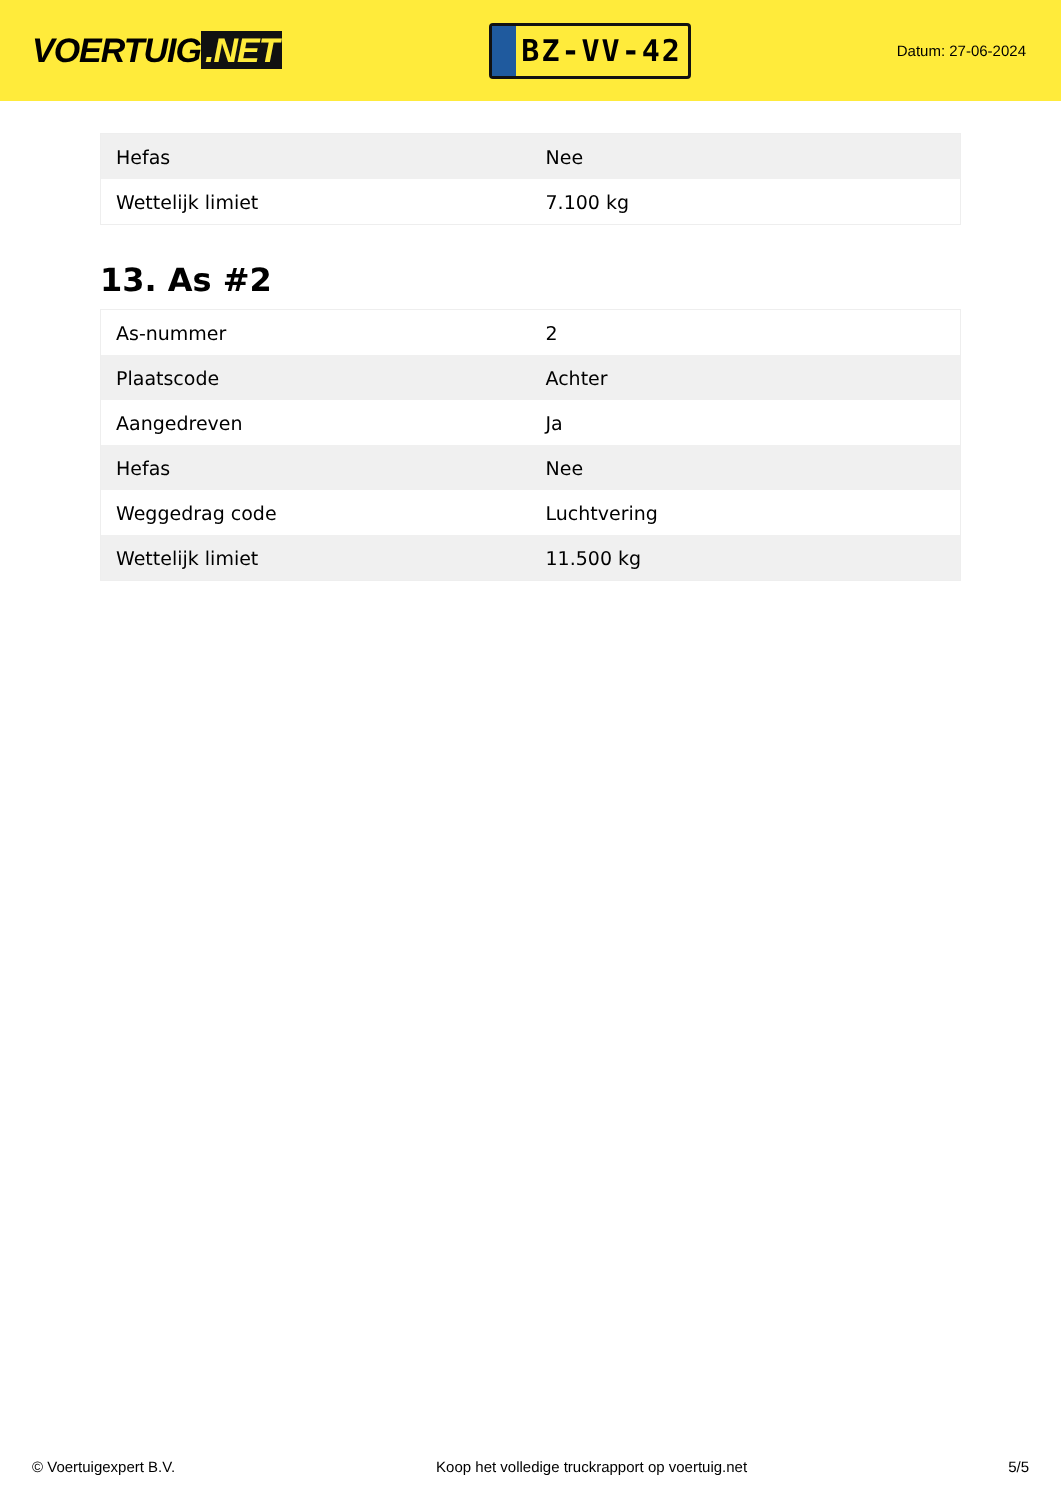VOERTUIG.NET
BZ-VV-42
Datum: 27-06-2024
| Hefas | Nee |
| Wettelijk limiet | 7.100 kg |
13. As #2
| As-nummer | 2 |
| Plaatscode | Achter |
| Aangedreven | Ja |
| Hefas | Nee |
| Weggedrag code | Luchtvering |
| Wettelijk limiet | 11.500 kg |
© Voertuigexpert B.V. Koop het volledige truckrapport op voertuig.net 5/5